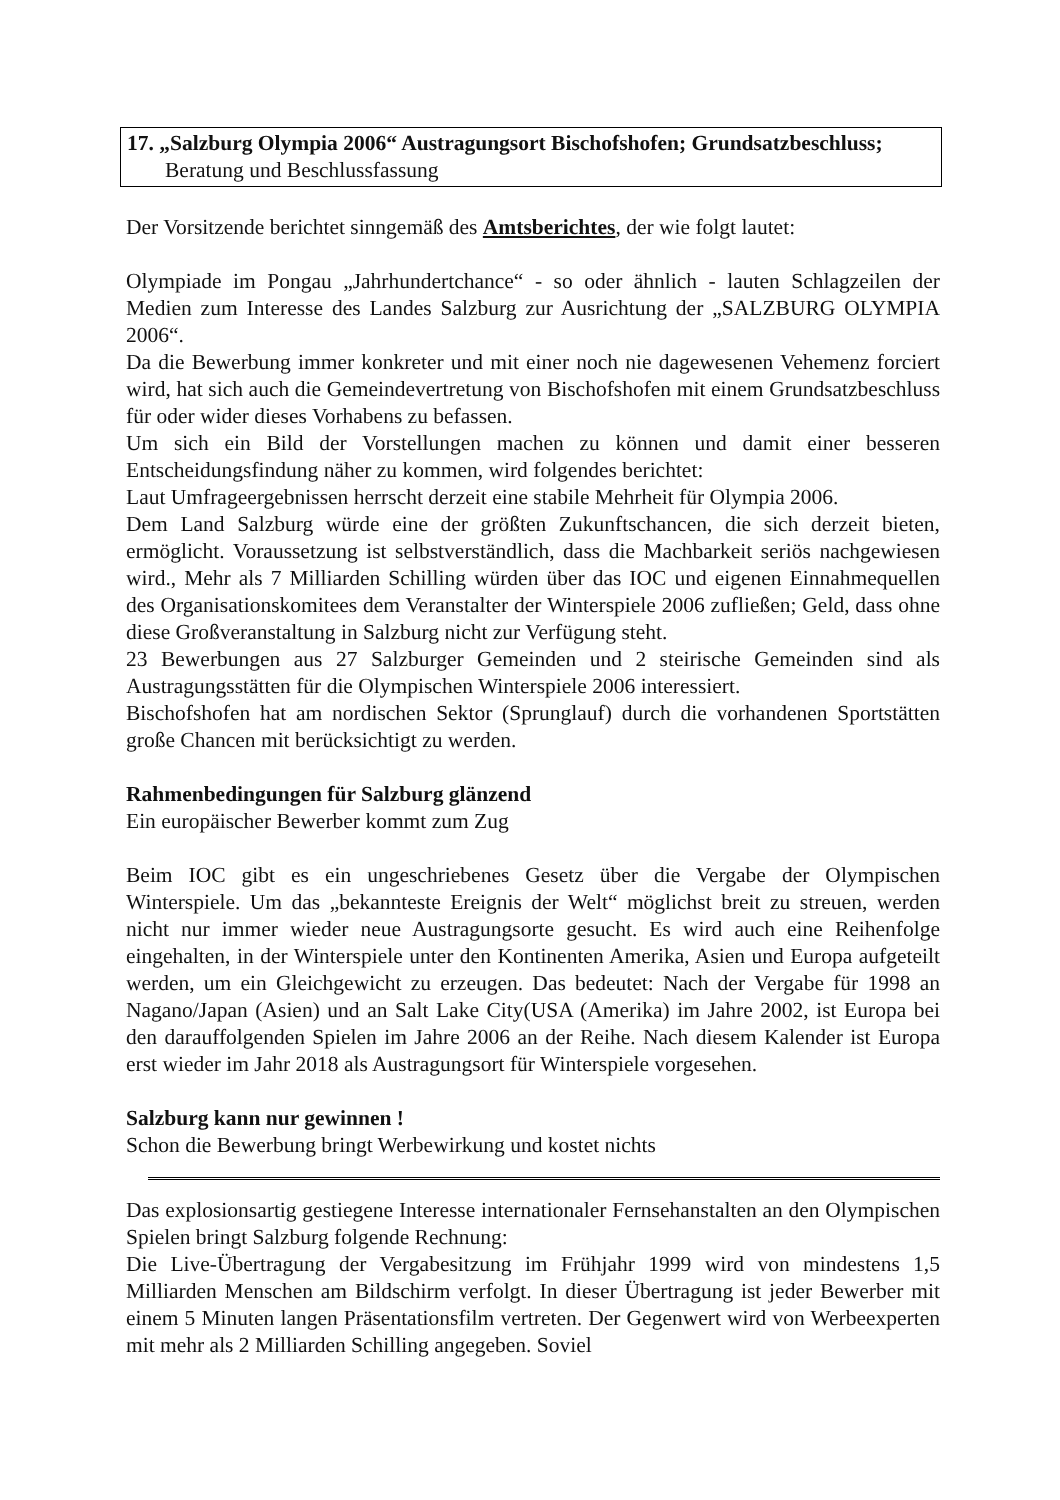17. „Salzburg Olympia 2006“ Austragungsort Bischofshofen; Grundsatzbeschluss;
Beratung und Beschlussfassung
Der Vorsitzende berichtet sinngemäß des Amtsberichtes, der wie folgt lautet:
Olympiade im Pongau „Jahrhundertchance“ - so oder ähnlich - lauten Schlagzeilen der Medien zum Interesse des Landes Salzburg zur Ausrichtung der „SALZBURG OLYMPIA 2006“.
Da die Bewerbung immer konkreter und mit einer noch nie dagewesenen Vehemenz forciert wird, hat sich auch die Gemeindevertretung von Bischofshofen mit einem Grundsatzbeschluss für oder wider dieses Vorhabens zu befassen.
Um sich ein Bild der Vorstellungen machen zu können und damit einer besseren Entscheidungsfindung näher zu kommen, wird folgendes berichtet:
Laut Umfrageergebnissen herrscht derzeit eine stabile Mehrheit für Olympia 2006.
Dem Land Salzburg würde eine der größten Zukunftschancen, die sich derzeit bieten, ermöglicht. Voraussetzung ist selbstverständlich, dass die Machbarkeit seriös nachgewiesen wird., Mehr als 7 Milliarden Schilling würden über das IOC und eigenen Einnahmequellen des Organisationskomitees dem Veranstalter der Winterspiele 2006 zufließen; Geld, dass ohne diese Großveranstaltung in Salzburg nicht zur Verfügung steht.
23 Bewerbungen aus 27 Salzburger Gemeinden und 2 steirische Gemeinden sind als Austragungsstätten für die Olympischen Winterspiele 2006 interessiert.
Bischofshofen hat am nordischen Sektor (Sprunglauf) durch die vorhandenen Sportstätten große Chancen mit berücksichtigt zu werden.
Rahmenbedingungen für Salzburg glänzend
Ein europäischer Bewerber kommt zum Zug
Beim IOC gibt es ein ungeschriebenes Gesetz über die Vergabe der Olympischen Winterspiele. Um das „bekannteste Ereignis der Welt“ möglichst breit zu streuen, werden nicht nur immer wieder neue Austragungsorte gesucht. Es wird auch eine Reihenfolge eingehalten, in der Winterspiele unter den Kontinenten Amerika, Asien und Europa aufgeteilt werden, um ein Gleichgewicht zu erzeugen. Das bedeutet: Nach der Vergabe für 1998 an Nagano/Japan (Asien) und an Salt Lake City(USA (Amerika) im Jahre 2002, ist Europa bei den darauffolgenden Spielen im Jahre 2006 an der Reihe. Nach diesem Kalender ist Europa erst wieder im Jahr 2018 als Austragungsort für Winterspiele vorgesehen.
Salzburg kann nur gewinnen !
Schon die Bewerbung bringt Werbewirkung und kostet nichts
Das explosionsartig gestiegene Interesse internationaler Fernsehanstalten an den Olympischen Spielen bringt Salzburg folgende Rechnung:
Die Live-Übertragung der Vergabesitzung im Frühjahr 1999 wird von mindestens 1,5 Milliarden Menschen am Bildschirm verfolgt. In dieser Übertragung ist jeder Bewerber mit einem 5 Minuten langen Präsentationsfilm vertreten. Der Gegenwert wird von Werbeexperten mit mehr als 2 Milliarden Schilling angegeben. Soviel